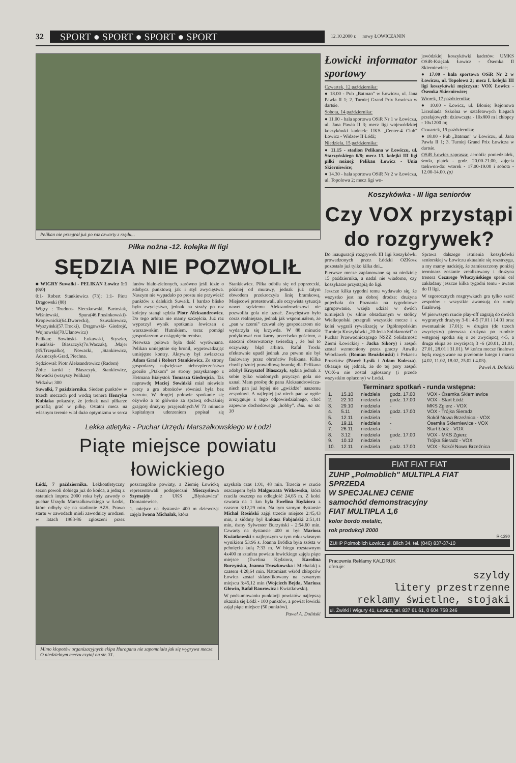32 SPORT ● SPORT ● SPORT ● SPORT 12.10.2000 r. nowy ŁOWICZANIN
Pelikan nie przegrał już po raz czwarty z rzędu...
Piłka nożna -12. kolejka III ligi
SĘDZIA NIE POZWOLIŁ
■ WIGRY Suwałki - PELIKAN Łowicz 1:1 (0:0)
0:1- Robert Stankiewicz (73); 1:1- Piotr Drągowski (88)
Wigry : Trudnos- Sieczkowski, Bartosiak, Wiśniewski, Spura(46.Prusinkowski)-Kropiwnicki(64.Dworecki), Szuszkiewicz, Wyszyński(57.Trocki), Drągowski- Giedrojć, Wojnowski(70.Ulanowicz)
Pelikan: Sowiński- Łukawski, Styszko, Piusiński- Błaszczyk(7o.Waczak), .Majer (85.Trzepałko), Nowacki, ,Stankiewicz, Adzmczyk-Grad, Piechna.
Sędziował: Piotr Aleksandrowicz (Radom)
Żółte kartki : Błaszczyk, Stankiewicz, Nowacki (wszyscy Pelikan)
Widzów: 300
Suwałki, 7 października. Siedem punktów w trzech meczach pod wodzą trenera Henryka Kubiaka pokazały, że jednak nasi piłkarze potrafią grać w piłkę. Ostatni mecz na własnym terenie wlał dużo optymizmu w serca fanów biało-zielonych, zarówno jeśli idzie o zdobycz punktową jak i styl zwycięstwa. Naszym nie wypadało po prostu nie przywieźć punktów z dalekich Suwałk. I bardzo blisko było zwycięstwo, jednak na straży po raz kolejny stanął sędzia Piotr Aleksandrowicz. Do tego arbitra nie mamy szczęścia. Już raz wypaczył wynik spotkania łowiczan z warszawskim Hutnikiem, teraz pomógł gospodarzom w osiągnięciu remisu.
Pierwsza połowa była dość wyrównana. Pelikan umiejętnie się bronił, wyprowadzając umiejętne kontry. Aktywny był zwłaszcza Adam Grad i Robert Stankiewicz. Ze strony gospodarzy największe niebezpieczeństwo groziło „Ptakom" ze strony pozyskanego z Hetmana Białystok Tomasza Giedrojcia. Tak naprawdę Maciej Sowiński miał niewiele pracy a gra obrońców również była bez zarzutu. W drugiej połowie spotkanie się ożywiło a to głównie za sprawą odważniej grającej drużyny przyjezdnych.W 73 minucie kapitalnym uderzeniem popisał się Stankiewicz. Piłka odbiła się od poprzeczki, później od murawy, jednak już całym obwodem przekroczyła linię bramkową. Miejscowi protestowali, ale oczywista sytuacja nawet sędziemu Aleksandrowiczowi nie pozwoliła gola nie uznać. Zwycięstwo było coraz realniejsze, jednak jak wspominałem, że „pan w czerni" czuwał aby gospodarzom nie wydarzyła się krzywda. W 88 minucie podyktował rzut karny przeciwko gościom, a naoczni obserwatorzy twierdzą , że buł to oczywisty błąd arbitra. Rafał Trocki efektownie upadł jednak ,na pewno nie był faulowany przez obrońców Pelikana. Kilka chwil później prawidłową bramkę dla Pelikana zdobył Krzysztof Błaszczyk, sędzia jednak z sobie tylko wiadomych przyczyn gola nie uznał. Mam prośbę do pana Aleksandrowicza-niech pan już lepiej nie „gwiżdże" naszemu zespołowi. A najlepiej już niech pan w ogóle zrezygnuje z tego odpowiedzialnego, choć zapewne dochodowego „hobby". dok. na str. 30
Lekka atletyka - Puchar Urzędu Marszałkowskiego w Łodzi
Piąte miejsce powiatu łowickiego
Łódź, 7 października. Lekkoatletyczny sezon powoli dobiega już do końca, a jedną z ostatnich imprez 2000 roku były zawody o puchar Urzędu Marszałkowskiego w Łodzi, które odbyły się na stadionie AZS. Prawo startu w zawodach mieli zawodnicy urodzeni w latach 1983-86 zgłoszeni przez poszczególne powiaty, a Ziemię Łowicką reprezentowali podopieczni Mieczysława Szymajdy z UKS „Błyskawica" Domaniewice.
1. miejsce na dystansie 400 m dziewcząt zajęła Iwona Michalak, która
Mimo kłopotów organizacyjnych ekipa Huraganu nie zapomniała jak się wygrywa mecze. O niedzielnym meczu czytaj na str. 31.
uzyskała czas 1:01, 48 min. Trzecia w rzucie oszczepem była Małgorzata Witkowska, która rzuciła oszczep na odległość 24,65 m. Z kolei czwarta na 1 km była Ewelina Kędziora z czasem 3:12,29 min. Na tym samym dystansie Michał Rosiński zajął trzecie miejsce 2:45,43 min, a siódmy był Łukasz Fabjański 2:51,41 min, ósmy Sylwester Burzyński - 2:54,60 min. Czwarty na dystansie 400 m był Mariusz Kwiatkowski z najlepszym w tym roku własnym wynikiem 53:96 s. Joanna Bródka była szósta w pchnięciu kulą 7:33 m. W biegu rozstawnym 4x400 m sztafeta powiatu łowickiego zajęła piąte miejsce (Ewelina Kędziora, Karolina Burzyńska, Joanna Truszkowska i Michalak) z czasem 4:28,64 min. Natomiast wśród chłopców Łowicz został sklasyfikowany na czwartym miejscu 3:45,12 min (Wojciech Bejda, Mariusz Głowin, Rafał Raurowicz i Kwiatkowski).
W podsumowaniu punktacji powiatów najlepszą okazała się Łódź - 100 punktów, a powiat łowicki zajął piąte miejsce (50 punktów).
Paweł A. Doliński
Łowicki informator sportowy
Czwartek, 12 października:
● 18.00 - Pub „Batman" w Łowiczu, ul. Jana Pawła II 1; 2. Turniej Grand Prix Łowicza w dartsie.
Sobota, 14 października:
● 11.00 - hala sportowa OSiR Nr 1 w Łowiczu, ul. Jana Pawła II 3; mecz ligi wojewódzkiej koszykówki kadetek: UKS „Center-4 Club" Łowicz - Widzew II Łódź;
Niedziela, 15 października:
● 11.15 - stadion Pelikana w Łowiczu, ul. Starzyńskiego 6/8; mecz 13. kolejki III ligi piłki nożnej: Pelikan Łowicz - Unia Skierniewice;
● 14.30 - hala sportowa OSiR Nr 2 w Łowiczu, ul. Topolowa 2; mecz ligi wo-
jewódzkiej koszykówki kadetów: UMKS OSiR-Księżak Łowicz - Ósemka II Skierniewice;
● 17.00 - hala sportowa OSiR Nr 2 w Łowiczu, ul. Topolowa 2; mecz I. kolejki III ligi koszykówki mężczyzn: VOX Łowicz - Ósemka Skierniewice;
Wtorek, 17 października:
● 10.00 - Łowicz, ul. Błonie; Rejonowa Licealiada Szkolna w sztafetowych biegach przełajowych: dziewczęta - 10x800 m i chłopcy - 10x1200 m;
Czwartek, 19 października:
● 18.00 - Pub „Batman" w Łowiczu, ul. Jana Pawła II 1; 3. Turniej Grand Prix Łowicza w dartsie.
OSiR Łowicz zaprasza: aerobik: poniedziałek, środa, piątek - godz. 20.00-21.00, zajęcia taekwon-do: wtorek - 17.00-19.00 i sobota - 12.00-14.00. (p)
Koszykówka - III liga seniorów
Czy VOX przystąpi do rozgrywek?
Do inauguracji rozgrywek III ligi koszykówki prowadzonych przez Łódzki OZKosz pozostało już tylko kilka dni...
Pierwsze mecze zaplanowane są na niedzielę 15 października, a nadal nie wiadomo, czy koszykarze przystąpią do ligi.
Jeszcze kilka tygodni temu wydawało się, że wszystko jest na dobrej drodze: drużyna pojechała do Poznania na tygodniowe zgrupowanie, wzięła udział w dwóch turniejach (w silnie obsadzonym w stolicy Wielkopolski przegrali wszystkie mecze i z kolei wygrali rywalizację w Ogólnopolskim Turnieju Koszykówki „20-lecia Solidarności" o Puchar Przewodniczącego NSZZ Solidarność Ziemi Łowickiej - Jacka Sikory) i zespół został wzmocniony przez graczy Anwilu Włocławek (Roman Bruździński) i Pekaesu Pruszków (Paweł Łysik i Adam Kulesza). Okazuje się jednak, że do tej pory zespół VOX-u nie został zgłoszony (i przede wszystkim opłacony) w Łodzi.
Sprawa dalszego istnienia koszykówki seniorskiej w Łowiczu aktualnie się rozstrzyga, a my mamy nadzieję, że zamieszczony poniżej terminarz zostanie zrealizowany i drużyna trenera Cezarego Włuczyńskiego spełni cel zakładany jeszcze kilka tygodni temu - awans do II ligi.
W tegorocznych rozgrywkach gra tylko sześć zespołów - wszystkie awansują do rundy finałowej.
W pierwszym rzucie play-off zagrają do dwóch wygranych drużyny 3-6 i 4-5 (7.01 i 14.01 oraz ewentualnie 17.01); w drugim (do trzech zwycięstw) pierwsza drużyna po rundzie wstępnej spotka się o ze zwycięzcą 4-5, a druga ekipa ze zwycięzcą 3 -6 (20.01, 21.01, 27.01, 28.01 i 31.01). W końcu mecze finałowe będą rozgrywane na przełomie lutego i marca (4.02, 11.02, 18.02, 25.02 i 4.03).
Paweł A. Doliński
Terminarz spotkań - runda wstępna:
| 1. | 15.10 | niedziela | godz. 17.00 | VOX - Ósemka Skierniewice |
| 2. | 22.10 | niedziela | godz. 17.00 | VOX - Start Łódź |
| 3. | 29.10 | niedziela | - | MKS Zgierz - VOX |
| 4. | 5.11 | niedziela | godz. 17.00 | VOX - Trójka Sieradz |
| 5. | 12.11 | niedziela | - | Sokół Nowa Brzeźnica - VOX |
| 6. | 19.11 | niedziela | - | Ósemka Skierniewice - VOX |
| 7. | 26.11 | niedziela | - | Start Łódź - VOX |
| 8. | 3.12 | niedziela | godz. 17.00 | VOX - MKS Zgierz |
| 9. | 10.12 | niedziela | - | Trójka Sieradz - VOX |
| 10. | 12.11 | niedziela | godz. 17.00 | VOX - Sokół Nowa Brzeźnica |
FIAT FIAT FIAT
ZUHP „Polmoblich" MULTIPLA FIAT
SPRZEDA
W SPECJALNEJ CENIE
samochód demonstracyjny
FIAT MULTIPLA 1,6
kolor bordo metalic,
rok produkcji 2000
R-1290
ZUHP Polmoblich Łowicz, ul. Blich 34, tel. (046) 837-37-10
Pracownia Reklamy KALDRUK
oferuje:
szyldy
litery przestrzenne
reklamy świetlne, stojaki
ul. Żwirki i Wigury 41, Łowicz, tel. 837 61 61, 0 604 758 246